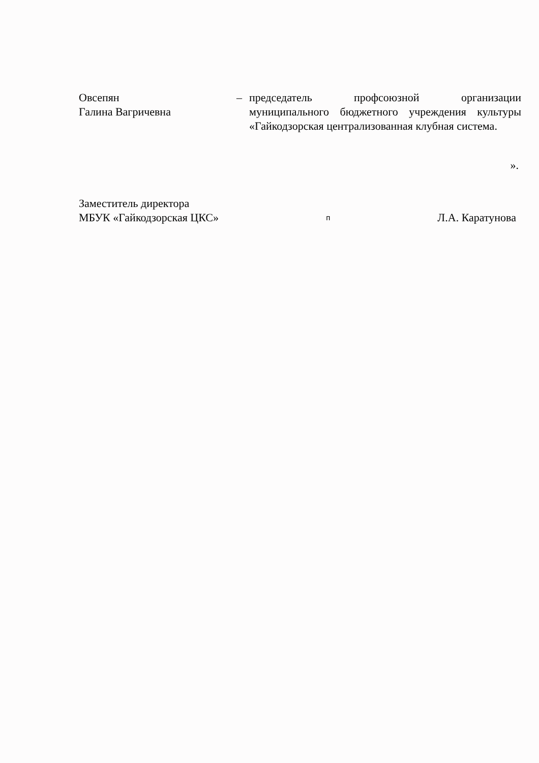Овсепян
Галина Вагричевна
– председатель профсоюзной организации муниципального бюджетного учреждения культуры «Гайкодзорская централизованная клубная система.
».
Заместитель директора
МБУК «Гайкодзорская ЦКС»
п
Л.А. Каратунова